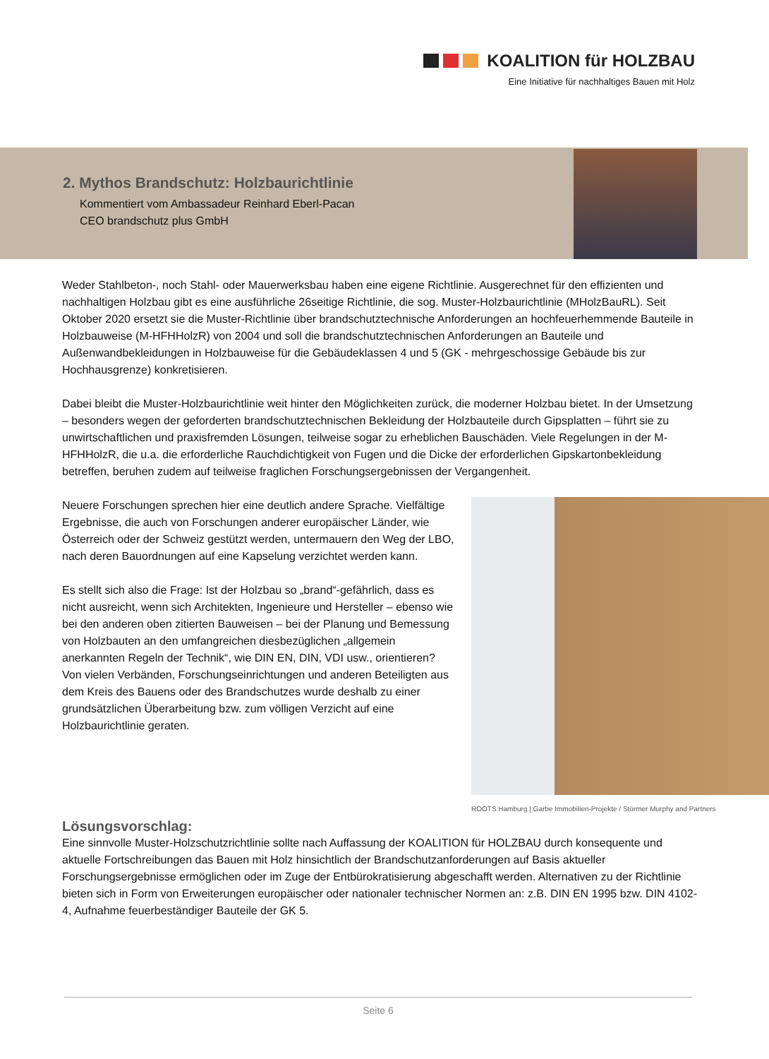KOALITION für HOLZBAU
Eine Initiative für nachhaltiges Bauen mit Holz
2. Mythos Brandschutz: Holzbaurichtlinie
Kommentiert vom Ambassadeur Reinhard Eberl-Pacan
CEO brandschutz plus GmbH
Weder Stahlbeton-, noch Stahl- oder Mauerwerksbau haben eine eigene Richtlinie. Ausgerechnet für den effizienten und nachhaltigen Holzbau gibt es eine ausführliche 26seitige Richtlinie, die sog. Muster-Holzbaurichtlinie (MHolzBauRL). Seit Oktober 2020 ersetzt sie die Muster-Richtlinie über brandschutztechnische Anforderungen an hochfeuerhemmende Bauteile in Holzbauweise (M-HFHHolzR) von 2004 und soll die brandschutztechnischen Anforderungen an Bauteile und Außenwandbekleidungen in Holzbauweise für die Gebäudeklassen 4 und 5 (GK - mehrgeschossige Gebäude bis zur Hochhausgrenze) konkretisieren.
Dabei bleibt die Muster-Holzbaurichtlinie weit hinter den Möglichkeiten zurück, die moderner Holzbau bietet. In der Umsetzung – besonders wegen der geforderten brandschutztechnischen Bekleidung der Holzbauteile durch Gipsplatten – führt sie zu unwirtschaftlichen und praxisfremden Lösungen, teilweise sogar zu erheblichen Bauschäden. Viele Regelungen in der M-HFHHolzR, die u.a. die erforderliche Rauchdichtigkeit von Fugen und die Dicke der erforderlichen Gipskartonbekleidung betreffen, beruhen zudem auf teilweise fraglichen Forschungsergebnissen der Vergangenheit.
ROOTS Hamburg | Garbe Immobilien-Projekte / Störmer Murphy and Partners
Neuere Forschungen sprechen hier eine deutlich andere Sprache. Vielfältige Ergebnisse, die auch von Forschungen anderer europäischer Länder, wie Österreich oder der Schweiz gestützt werden, untermauern den Weg der LBO, nach deren Bauordnungen auf eine Kapselung verzichtet werden kann.
Es stellt sich also die Frage: Ist der Holzbau so „brand“-gefährlich, dass es nicht ausreicht, wenn sich Architekten, Ingenieure und Hersteller – ebenso wie bei den anderen oben zitierten Bauweisen – bei der Planung und Bemessung von Holzbauten an den umfangreichen diesbezüglichen „allgemein anerkannten Regeln der Technik“, wie DIN EN, DIN, VDI usw., orientieren? Von vielen Verbänden, Forschungseinrichtungen und anderen Beteiligten aus dem Kreis des Bauens oder des Brandschutzes wurde deshalb zu einer grundsätzlichen Überarbeitung bzw. zum völligen Verzicht auf eine Holzbaurichtlinie geraten.
Lösungsvorschlag:
Eine sinnvolle Muster-Holzschutzrichtlinie sollte nach Auffassung der KOALITION für HOLZBAU durch konsequente und aktuelle Fortschreibungen das Bauen mit Holz hinsichtlich der Brandschutzanforderungen auf Basis aktueller Forschungsergebnisse ermöglichen oder im Zuge der Entbürokratisierung abgeschafft werden. Alternativen zu der Richtlinie bieten sich in Form von Erweiterungen europäischer oder nationaler technischer Normen an: z.B. DIN EN 1995 bzw. DIN 4102-4, Aufnahme feuerbeständiger Bauteile der GK 5.
Seite 6